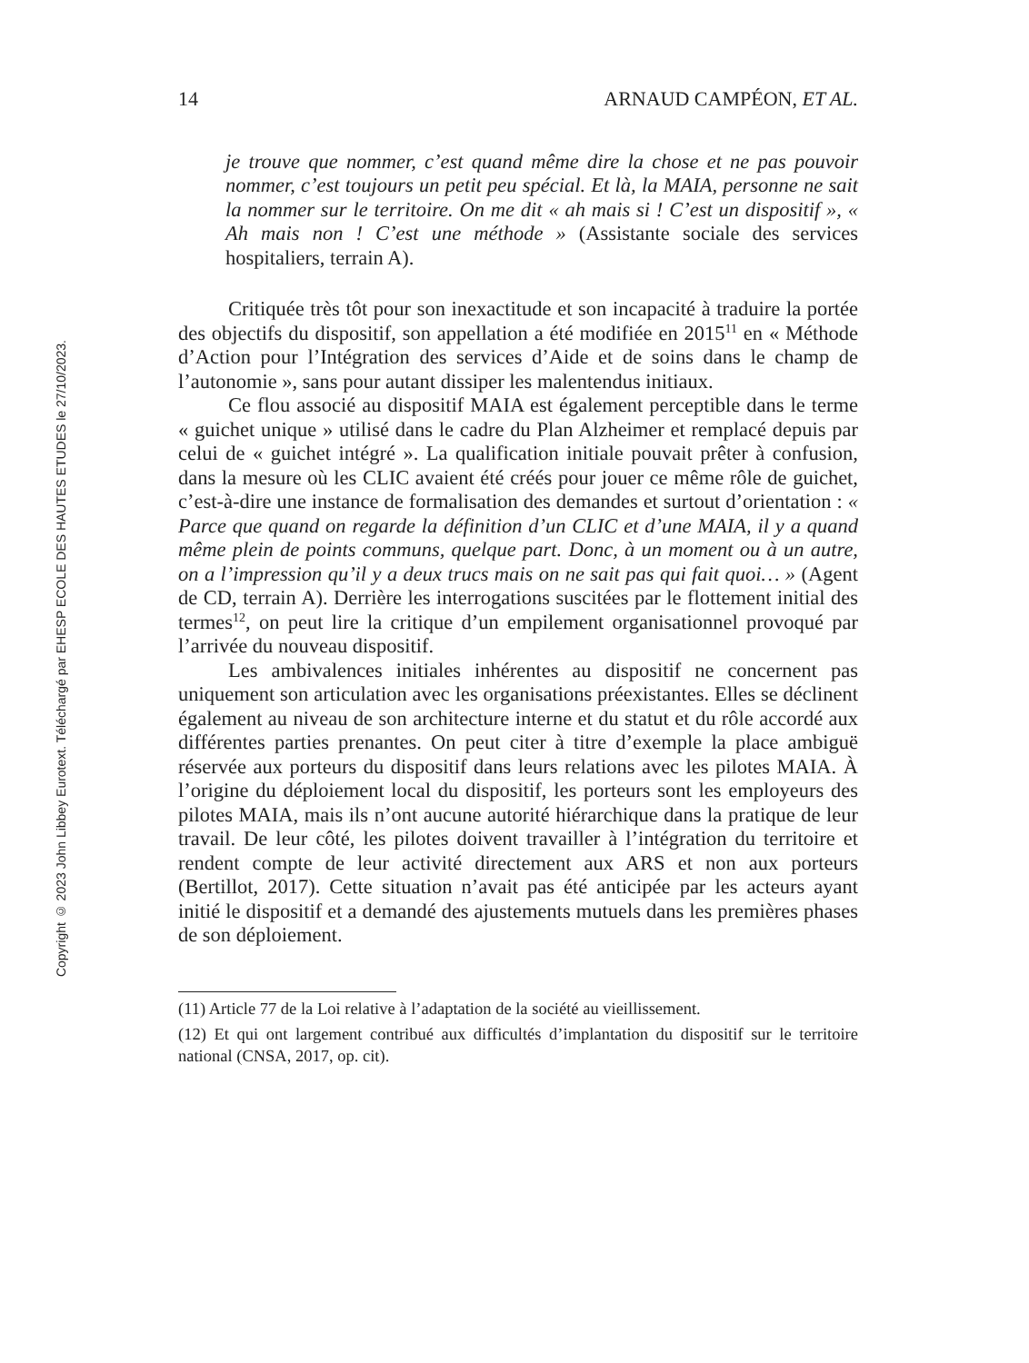Copyright © 2023 John Libbey Eurotext. Téléchargé par EHESP ECOLE DES HAUTES ETUDES le 27/10/2023.
14 ARNAUD CAMPÉON, ET AL.
je trouve que nommer, c’est quand même dire la chose et ne pas pouvoir nommer, c’est toujours un petit peu spécial. Et là, la MAIA, personne ne sait la nommer sur le territoire. On me dit « ah mais si ! C’est un dispositif », « Ah mais non ! C’est une méthode » (Assistante sociale des services hospitaliers, terrain A).
Critiquée très tôt pour son inexactitude et son incapacité à traduire la portée des objectifs du dispositif, son appellation a été modifiée en 2015<sup>11</sup> en « Méthode d’Action pour l’Intégration des services d’Aide et de soins dans le champ de l’autonomie », sans pour autant dissiper les malentendus initiaux.
Ce flou associé au dispositif MAIA est également perceptible dans le terme « guichet unique » utilisé dans le cadre du Plan Alzheimer et remplacé depuis par celui de « guichet intégré ». La qualification initiale pouvait prêter à confusion, dans la mesure où les CLIC avaient été créés pour jouer ce même rôle de guichet, c’est-à-dire une instance de formalisation des demandes et surtout d’orientation : « Parce que quand on regarde la définition d’un CLIC et d’une MAIA, il y a quand même plein de points communs, quelque part. Donc, à un moment ou à un autre, on a l’impression qu’il y a deux trucs mais on ne sait pas qui fait quoi… » (Agent de CD, terrain A). Derrière les interrogations suscitées par le flottement initial des termes<sup>12</sup>, on peut lire la critique d’un empilement organisationnel provoqué par l’arrivée du nouveau dispositif.
Les ambivalences initiales inhérentes au dispositif ne concernent pas uniquement son articulation avec les organisations préexistantes. Elles se déclinent également au niveau de son architecture interne et du statut et du rôle accordé aux différentes parties prenantes. On peut citer à titre d’exemple la place ambiguë réservée aux porteurs du dispositif dans leurs relations avec les pilotes MAIA. À l’origine du déploiement local du dispositif, les porteurs sont les employeurs des pilotes MAIA, mais ils n’ont aucune autorité hiérarchique dans la pratique de leur travail. De leur côté, les pilotes doivent travailler à l’intégration du territoire et rendent compte de leur activité directement aux ARS et non aux porteurs (Bertillot, 2017). Cette situation n’avait pas été anticipée par les acteurs ayant initié le dispositif et a demandé des ajustements mutuels dans les premières phases de son déploiement.
(11) Article 77 de la Loi relative à l’adaptation de la société au vieillissement.
(12) Et qui ont largement contribué aux difficultés d’implantation du dispositif sur le territoire national (CNSA, 2017, op. cit).